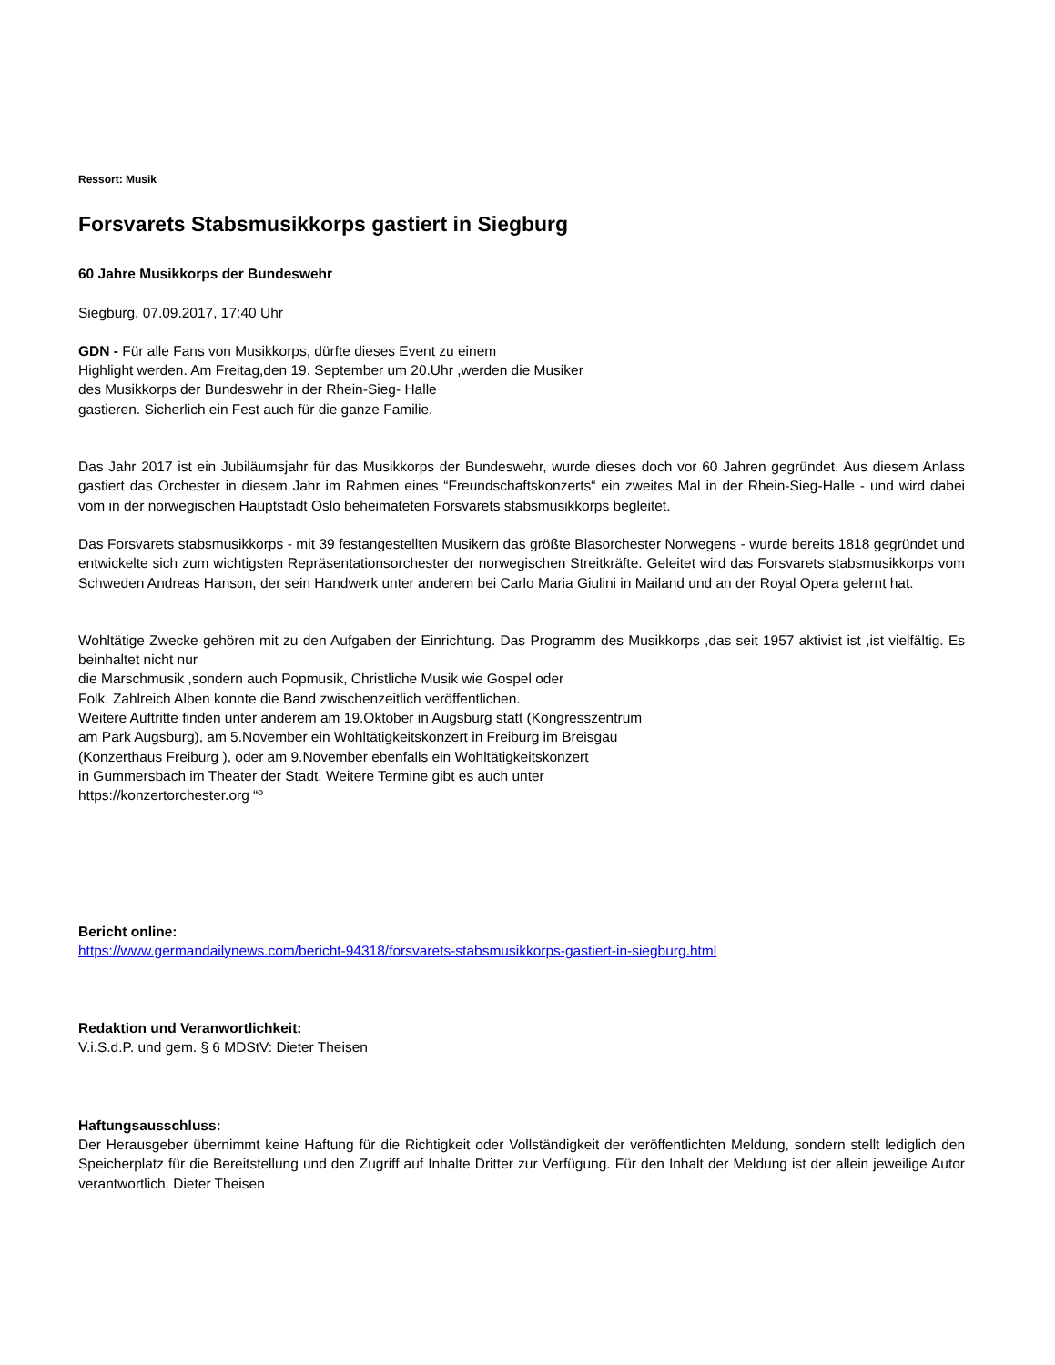Ressort: Musik
Forsvarets Stabsmusikkorps gastiert in Siegburg
60 Jahre Musikkorps der Bundeswehr
Siegburg, 07.09.2017, 17:40 Uhr
GDN - Für alle Fans von Musikkorps, dürfte dieses Event zu einem
Highlight werden. Am Freitag,den 19. September um 20.Uhr ,werden die Musiker
des Musikkorps der Bundeswehr in der Rhein-Sieg- Halle
gastieren. Sicherlich ein Fest auch für die ganze Familie.
Das Jahr 2017 ist ein Jubiläumsjahr für das Musikkorps der Bundeswehr, wurde dieses doch vor 60 Jahren gegründet. Aus diesem Anlass gastiert das Orchester in diesem Jahr im Rahmen eines “Freundschaftskonzerts“ ein zweites Mal in der Rhein-Sieg-Halle - und wird dabei vom in der norwegischen Hauptstadt Oslo beheimateten Forsvarets stabsmusikkorps begleitet.
Das Forsvarets stabsmusikkorps - mit 39 festangestellten Musikern das größte Blasorchester Norwegens - wurde bereits 1818 gegründet und entwickelte sich zum wichtigsten Repräsentationsorchester der norwegischen Streitkräfte. Geleitet wird das Forsvarets stabsmusikkorps vom Schweden Andreas Hanson, der sein Handwerk unter anderem bei Carlo Maria Giulini in Mailand und an der Royal Opera gelernt hat.
Wohltätige Zwecke gehören mit zu den Aufgaben der Einrichtung. Das Programm des Musikkorps ,das seit 1957 aktivist ist ,ist vielfältig. Es beinhaltet nicht nur
die Marschmusik ,sondern auch Popmusik, Christliche Musik wie Gospel oder
Folk. Zahlreich Alben konnte die Band zwischenzeitlich veröffentlichen.
Weitere Auftritte finden unter anderem am 19.Oktober in Augsburg statt (Kongresszentrum
am Park Augsburg), am 5.November ein Wohltätigkeitskonzert in Freiburg im Breisgau
(Konzerthaus Freiburg ), oder am 9.November ebenfalls ein Wohltätigkeitskonzert
in Gummersbach im Theater der Stadt. Weitere Termine gibt es auch unter
https://konzertorchester.org “º
Bericht online:
https://www.germandailynews.com/bericht-94318/forsvarets-stabsmusikkorps-gastiert-in-siegburg.html
Redaktion und Veranwortlichkeit:
V.i.S.d.P. und gem. § 6 MDStV: Dieter Theisen
Haftungsausschluss:
Der Herausgeber übernimmt keine Haftung für die Richtigkeit oder Vollständigkeit der veröffentlichten Meldung, sondern stellt lediglich den Speicherplatz für die Bereitstellung und den Zugriff auf Inhalte Dritter zur Verfügung. Für den Inhalt der Meldung ist der allein jeweilige Autor verantwortlich. Dieter Theisen